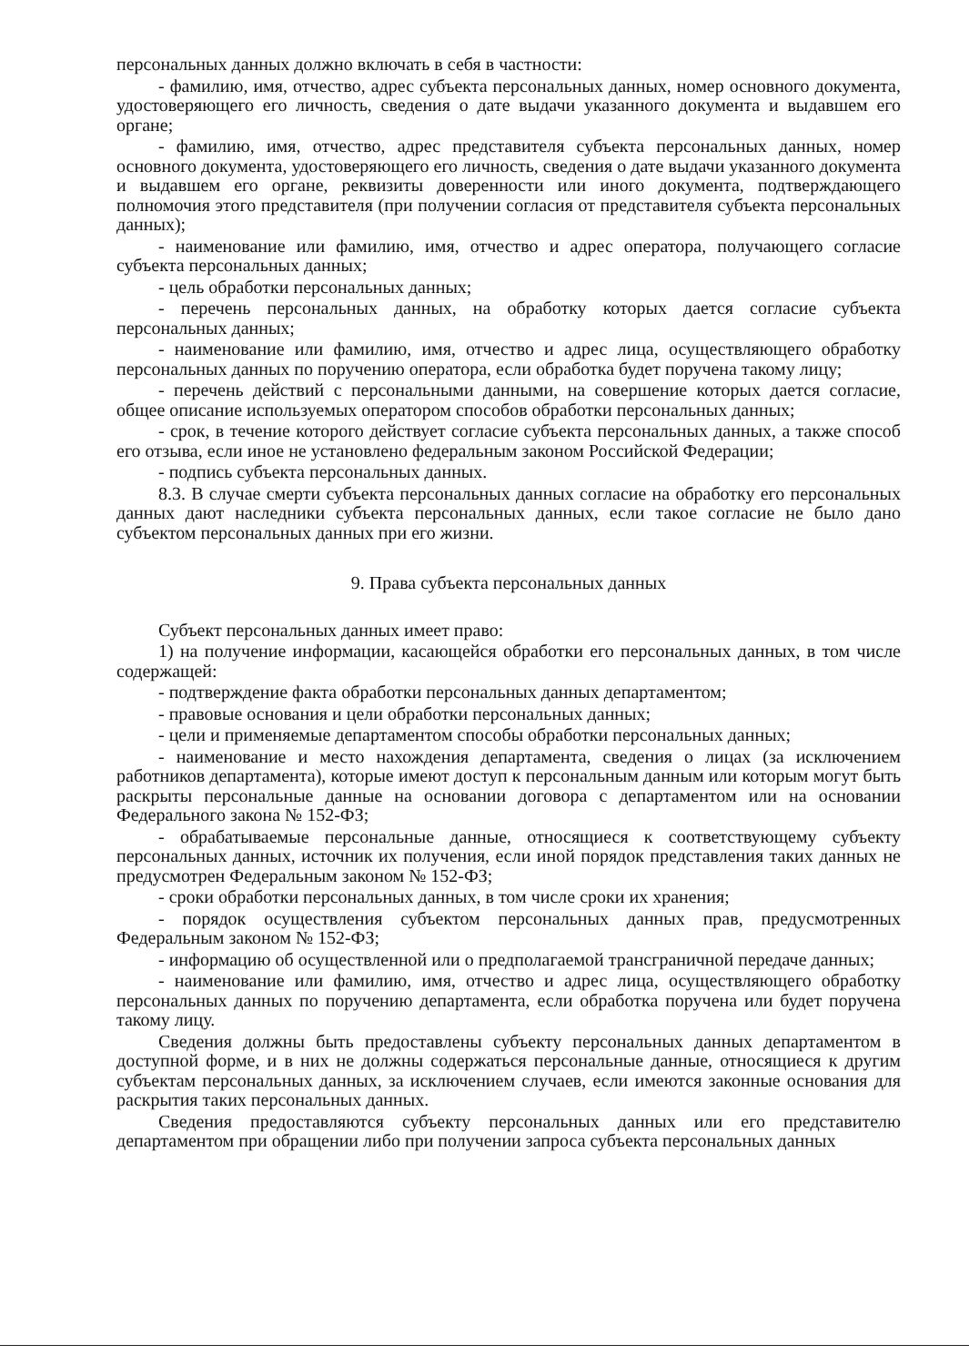персональных данных должно включать в себя в частности:
- фамилию, имя, отчество, адрес субъекта персональных данных, номер основного документа, удостоверяющего его личность, сведения о дате выдачи указанного документа и выдавшем его органе;
- фамилию, имя, отчество, адрес представителя субъекта персональных данных, номер основного документа, удостоверяющего его личность, сведения о дате выдачи указанного документа и выдавшем его органе, реквизиты доверенности или иного документа, подтверждающего полномочия этого представителя (при получении согласия от представителя субъекта персональных данных);
- наименование или фамилию, имя, отчество и адрес оператора, получающего согласие субъекта персональных данных;
- цель обработки персональных данных;
- перечень персональных данных, на обработку которых дается согласие субъекта персональных данных;
- наименование или фамилию, имя, отчество и адрес лица, осуществляющего обработку персональных данных по поручению оператора, если обработка будет поручена такому лицу;
- перечень действий с персональными данными, на совершение которых дается согласие, общее описание используемых оператором способов обработки персональных данных;
- срок, в течение которого действует согласие субъекта персональных данных, а также способ его отзыва, если иное не установлено федеральным законом Российской Федерации;
- подпись субъекта персональных данных.
8.3. В случае смерти субъекта персональных данных согласие на обработку его персональных данных дают наследники субъекта персональных данных, если такое согласие не было дано субъектом персональных данных при его жизни.
9. Права субъекта персональных данных
Субъект персональных данных имеет право:
1) на получение информации, касающейся обработки его персональных данных, в том числе содержащей:
- подтверждение факта обработки персональных данных департаментом;
- правовые основания и цели обработки персональных данных;
- цели и применяемые департаментом способы обработки персональных данных;
- наименование и место нахождения департамента, сведения о лицах (за исключением работников департамента), которые имеют доступ к персональным данным или которым могут быть раскрыты персональные данные на основании договора с департаментом или на основании Федерального закона № 152-ФЗ;
- обрабатываемые персональные данные, относящиеся к соответствующему субъекту персональных данных, источник их получения, если иной порядок представления таких данных не предусмотрен Федеральным законом № 152-ФЗ;
- сроки обработки персональных данных, в том числе сроки их хранения;
- порядок осуществления субъектом персональных данных прав, предусмотренных Федеральным законом № 152-ФЗ;
- информацию об осуществленной или о предполагаемой трансграничной передаче данных;
- наименование или фамилию, имя, отчество и адрес лица, осуществляющего обработку персональных данных по поручению департамента, если обработка поручена или будет поручена такому лицу.
Сведения должны быть предоставлены субъекту персональных данных департаментом в доступной форме, и в них не должны содержаться персональные данные, относящиеся к другим субъектам персональных данных, за исключением случаев, если имеются законные основания для раскрытия таких персональных данных.
Сведения предоставляются субъекту персональных данных или его представителю департаментом при обращении либо при получении запроса субъекта персональных данных